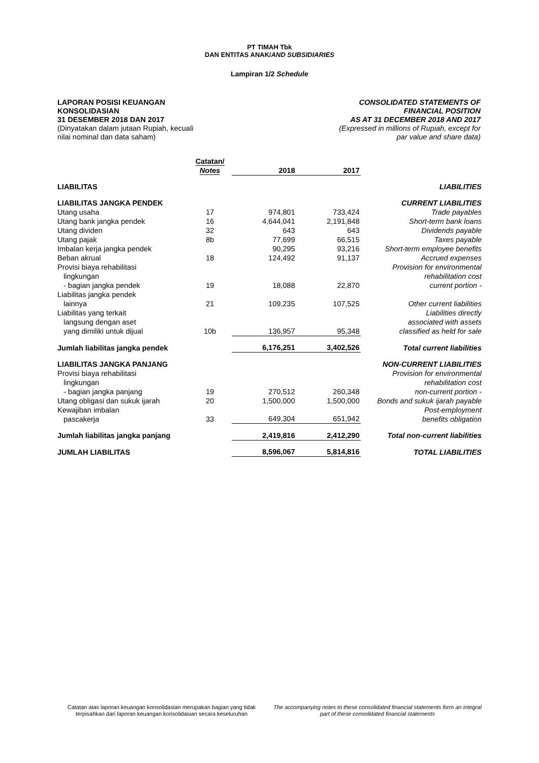PT TIMAH Tbk
DAN ENTITAS ANAK/AND SUBSIDIARIES
Lampiran 1/2 Schedule
LAPORAN POSISI KEUANGAN
KONSOLIDASIAN
31 DESEMBER 2018 DAN 2017
(Dinyatakan dalam jutaan Rupiah, kecuali
nilai nominal dan data saham)
CONSOLIDATED STATEMENTS OF
FINANCIAL POSITION
AS AT 31 DECEMBER 2018 AND 2017
(Expressed in millions of Rupiah, except for
par value and share data)
| | Catatan/ Notes | 2018 | 2017 | |
| --- | --- | --- | --- | --- |
| LIABILITAS | | | | LIABILITIES |
| LIABILITAS JANGKA PENDEK | | | | CURRENT LIABILITIES |
| Utang usaha | 17 | 974,801 | 733,424 | Trade payables |
| Utang bank jangka pendek | 16 | 4,644,041 | 2,191,848 | Short-term bank loans |
| Utang dividen | 32 | 643 | 643 | Dividends payable |
| Utang pajak | 8b | 77,699 | 66,515 | Taxes payable |
| Imbalan kerja jangka pendek | | 90,295 | 93,216 | Short-term employee benefits |
| Beban akrual | 18 | 124,492 | 91,137 | Accrued expenses |
| Provisi biaya rehabilitasi lingkungan - bagian jangka pendek | 19 | 18,088 | 22,870 | Provision for environmental rehabilitation cost current portion - |
| Liabilitas jangka pendek lainnya | 21 | 109,235 | 107,525 | Other current liabilities |
| Liabilitas yang terkait langsung dengan aset yang dimiliki untuk dijual | 10b | 136,957 | 95,348 | Liabilities directly associated with assets classified as held for sale |
| Jumlah liabilitas jangka pendek | | 6,176,251 | 3,402,526 | Total current liabilities |
| LIABILITAS JANGKA PANJANG | | | | NON-CURRENT LIABILITIES |
| Provisi biaya rehabilitasi lingkungan - bagian jangka panjang | 19 | 270,512 | 260,348 | Provision for environmental rehabilitation cost non-current portion - |
| Utang obligasi dan sukuk ijarah | 20 | 1,500,000 | 1,500,000 | Bonds and sukuk ijarah payable |
| Kewajiban imbalan pascakerja | 33 | 649,304 | 651,942 | Post-employment benefits obligation |
| Jumlah liabilitas jangka panjang | | 2,419,816 | 2,412,290 | Total non-current liabilities |
| JUMLAH LIABILITAS | | 8,596,067 | 5,814,816 | TOTAL LIABILITIES |
Catatan atas laporan keuangan konsolidasian merupakan bagian yang tidak terpisahkan dari laporan keuangan konsolidasian secara keseluruhan
The accompanying notes to these consolidated financial statements form an integral part of these consolidated financial statements